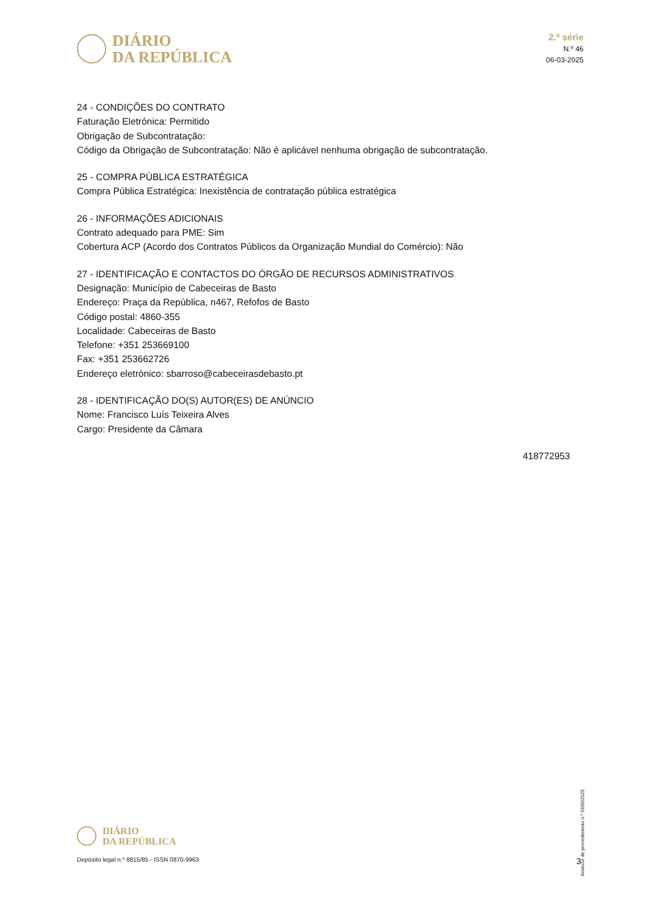DIÁRIO
DA REPÚBLICA
2.ª série
N.º 46
06-03-2025
24 - CONDIÇÕES DO CONTRATO
Faturação Eletrónica: Permitido
Obrigação de Subcontratação:
Código da Obrigação de Subcontratação: Não é aplicável nenhuma obrigação de subcontratação.
25 - COMPRA PÚBLICA ESTRATÉGICA
Compra Pública Estratégica: Inexistência de contratação pública estratégica
26 - INFORMAÇÕES ADICIONAIS
Contrato adequado para PME: Sim
Cobertura ACP (Acordo dos Contratos Públicos da Organização Mundial do Comércio): Não
27 - IDENTIFICAÇÃO E CONTACTOS DO ÓRGÃO DE RECURSOS ADMINISTRATIVOS
Designação: Município de Cabeceiras de Basto
Endereço: Praça da República, n467, Refofos de Basto
Código postal: 4860-355
Localidade: Cabeceiras de Basto
Telefone: +351 253669100
Fax: +351 253662726
Endereço eletrónico: sbarroso@cabeceirasdebasto.pt
28 - IDENTIFICAÇÃO DO(S) AUTOR(ES) DE ANÚNCIO
Nome: Francisco Luís Teixeira Alves
Cargo: Presidente da Câmara
418772953
Anúncio de procedimento n.º 5665/2025
DIÁRIO
DA REPÚBLICA
Depósito legal n.º 8815/85 - ISSN 0870-9963 3